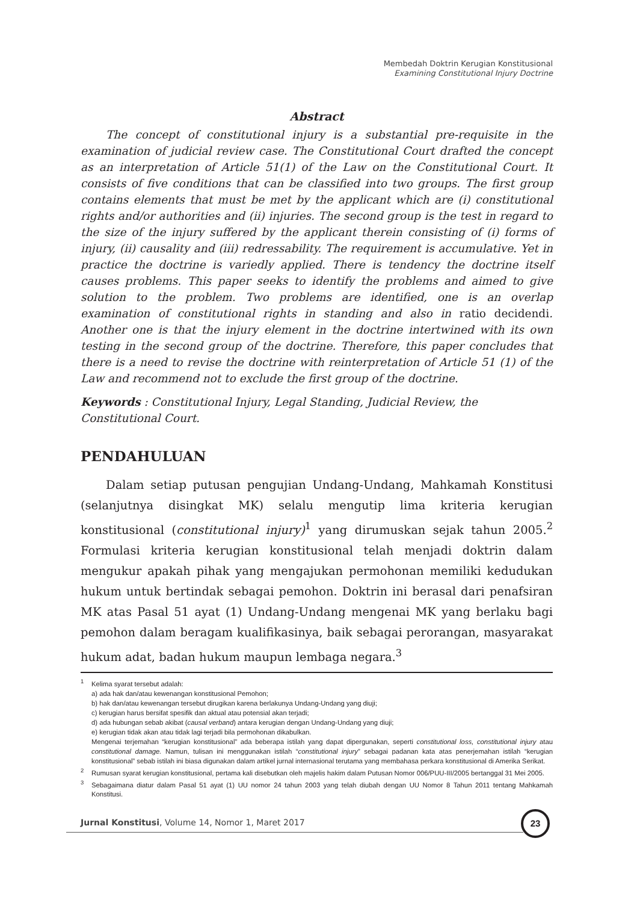Membedah Doktrin Kerugian Konstitusional
Examining Constitutional Injury Doctrine
Abstract
The concept of constitutional injury is a substantial pre-requisite in the examination of judicial review case. The Constitutional Court drafted the concept as an interpretation of Article 51(1) of the Law on the Constitutional Court. It consists of five conditions that can be classified into two groups. The first group contains elements that must be met by the applicant which are (i) constitutional rights and/or authorities and (ii) injuries. The second group is the test in regard to the size of the injury suffered by the applicant therein consisting of (i) forms of injury, (ii) causality and (iii) redressability. The requirement is accumulative. Yet in practice the doctrine is variedly applied. There is tendency the doctrine itself causes problems. This paper seeks to identify the problems and aimed to give solution to the problem. Two problems are identified, one is an overlap examination of constitutional rights in standing and also in ratio decidendi. Another one is that the injury element in the doctrine intertwined with its own testing in the second group of the doctrine. Therefore, this paper concludes that there is a need to revise the doctrine with reinterpretation of Article 51 (1) of the Law and recommend not to exclude the first group of the doctrine.
Keywords : Constitutional Injury, Legal Standing, Judicial Review, the Constitutional Court.
PENDAHULUAN
Dalam setiap putusan pengujian Undang-Undang, Mahkamah Konstitusi (selanjutnya disingkat MK) selalu mengutip lima kriteria kerugian konstitusional (constitutional injury)<sup>1</sup> yang dirumuskan sejak tahun 2005.<sup>2</sup> Formulasi kriteria kerugian konstitusional telah menjadi doktrin dalam mengukur apakah pihak yang mengajukan permohonan memiliki kedudukan hukum untuk bertindak sebagai pemohon. Doktrin ini berasal dari penafsiran MK atas Pasal 51 ayat (1) Undang-Undang mengenai MK yang berlaku bagi pemohon dalam beragam kualifikasinya, baik sebagai perorangan, masyarakat hukum adat, badan hukum maupun lembaga negara.<sup>3</sup>
<sup>1</sup> Kelima syarat tersebut adalah:
a) ada hak dan/atau kewenangan konstitusional Pemohon;
b) hak dan/atau kewenangan tersebut dirugikan karena berlakunya Undang-Undang yang diuji;
c) kerugian harus bersifat spesifik dan aktual atau potensial akan terjadi;
d) ada hubungan sebab akibat (causal verband) antara kerugian dengan Undang-Undang yang diuji;
e) kerugian tidak akan atau tidak lagi terjadi bila permohonan dikabulkan.
Mengenai terjemahan “kerugian konstitusional” ada beberapa istilah yang dapat dipergunakan, seperti constitutional loss, constitutional injury atau constitutional damage. Namun, tulisan ini menggunakan istilah “constitutional injury” sebagai padanan kata atas penerjemahan istilah “kerugian konstitusional” sebab istilah ini biasa digunakan dalam artikel jurnal internasional terutama yang membahasa perkara konstitusional di Amerika Serikat.
<sup>2</sup> Rumusan syarat kerugian konstitusional, pertama kali disebutkan oleh majelis hakim dalam Putusan Nomor 006/PUU-III/2005 bertanggal 31 Mei 2005.
<sup>3</sup> Sebagaimana diatur dalam Pasal 51 ayat (1) UU nomor 24 tahun 2003 yang telah diubah dengan UU Nomor 8 Tahun 2011 tentang Mahkamah Konstitusi.
Jurnal Konstitusi, Volume 14, Nomor 1, Maret 2017
23